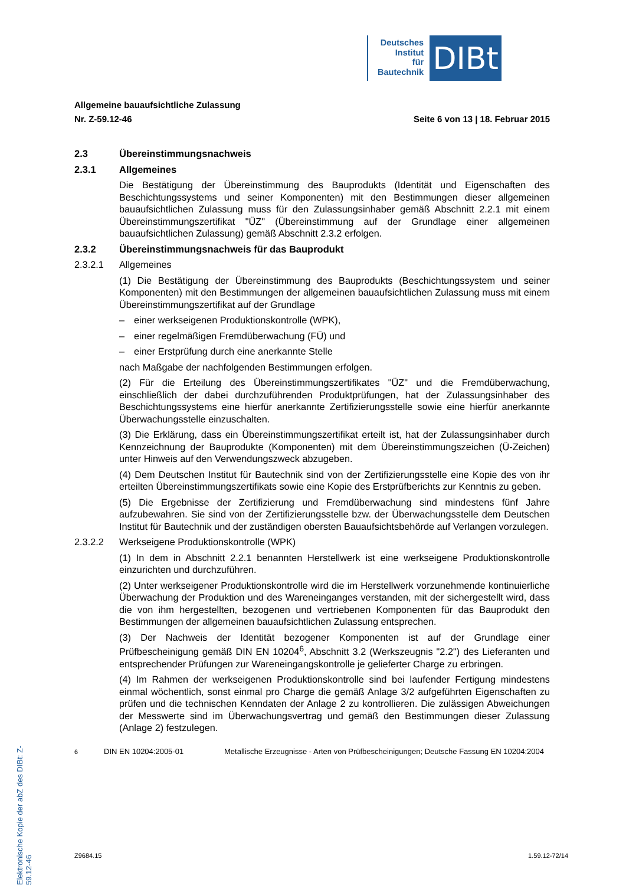Deutsches
Institut
für
Bautechnik
DIBt
Allgemeine bauaufsichtliche Zulassung
Nr. Z-59.12-46 Seite 6 von 13 | 18. Februar 2015
2.3 Übereinstimmungsnachweis
2.3.1 Allgemeines
Die Bestätigung der Übereinstimmung des Bauprodukts (Identität und Eigenschaften des Beschichtungssystems und seiner Komponenten) mit den Bestimmungen dieser allgemeinen bauaufsichtlichen Zulassung muss für den Zulassungsinhaber gemäß Abschnitt 2.2.1 mit einem Übereinstimmungszertifikat "ÜZ" (Übereinstimmung auf der Grundlage einer allgemeinen bauaufsichtlichen Zulassung) gemäß Abschnitt 2.3.2 erfolgen.
2.3.2 Übereinstimmungsnachweis für das Bauprodukt
2.3.2.1 Allgemeines
(1) Die Bestätigung der Übereinstimmung des Bauprodukts (Beschichtungssystem und seiner Komponenten) mit den Bestimmungen der allgemeinen bauaufsichtlichen Zulassung muss mit einem Übereinstimmungszertifikat auf der Grundlage
– einer werkseigenen Produktionskontrolle (WPK),
– einer regelmäßigen Fremdüberwachung (FÜ) und
– einer Erstprüfung durch eine anerkannte Stelle
nach Maßgabe der nachfolgenden Bestimmungen erfolgen.
(2) Für die Erteilung des Übereinstimmungszertifikates "ÜZ" und die Fremdüberwachung, einschließlich der dabei durchzuführenden Produktprüfungen, hat der Zulassungsinhaber des Beschichtungssystems eine hierfür anerkannte Zertifizierungsstelle sowie eine hierfür anerkannte Überwachungsstelle einzuschalten.
(3) Die Erklärung, dass ein Übereinstimmungszertifikat erteilt ist, hat der Zulassungsinhaber durch Kennzeichnung der Bauprodukte (Komponenten) mit dem Übereinstimmungszeichen (Ü-Zeichen) unter Hinweis auf den Verwendungszweck abzugeben.
(4) Dem Deutschen Institut für Bautechnik sind von der Zertifizierungsstelle eine Kopie des von ihr erteilten Übereinstimmungszertifikats sowie eine Kopie des Erstprüfberichts zur Kenntnis zu geben.
(5) Die Ergebnisse der Zertifizierung und Fremdüberwachung sind mindestens fünf Jahre aufzubewahren. Sie sind von der Zertifizierungsstelle bzw. der Überwachungsstelle dem Deutschen Institut für Bautechnik und der zuständigen obersten Bauaufsichtsbehörde auf Verlangen vorzulegen.
2.3.2.2 Werkseigene Produktionskontrolle (WPK)
(1) In dem in Abschnitt 2.2.1 benannten Herstellwerk ist eine werkseigene Produktionskontrolle einzurichten und durchzuführen.
(2) Unter werkseigener Produktionskontrolle wird die im Herstellwerk vorzunehmende kontinuierliche Überwachung der Produktion und des Wareneinganges verstanden, mit der sichergestellt wird, dass die von ihm hergestellten, bezogenen und vertriebenen Komponenten für das Bauprodukt den Bestimmungen der allgemeinen bauaufsichtlichen Zulassung entsprechen.
(3) Der Nachweis der Identität bezogener Komponenten ist auf der Grundlage einer Prüfbescheinigung gemäß DIN EN 10204<sup>6</sup>, Abschnitt 3.2 (Werkszeugnis "2.2") des Lieferanten und entsprechender Prüfungen zur Wareneingangskontrolle je gelieferter Charge zu erbringen.
(4) Im Rahmen der werkseigenen Produktionskontrolle sind bei laufender Fertigung mindestens einmal wöchentlich, sonst einmal pro Charge die gemäß Anlage 3/2 aufgeführten Eigenschaften zu prüfen und die technischen Kenndaten der Anlage 2 zu kontrollieren. Die zulässigen Abweichungen der Messwerte sind im Überwachungsvertrag und gemäß den Bestimmungen dieser Zulassung (Anlage 2) festzulegen.
<sup>6</sup> DIN EN 10204:2005-01 Metallische Erzeugnisse - Arten von Prüfbescheinigungen; Deutsche Fassung EN 10204:2004
Elektronische Kopie der abZ des DIBt: Z-59.12-46
Z9684.15 1.59.12-72/14